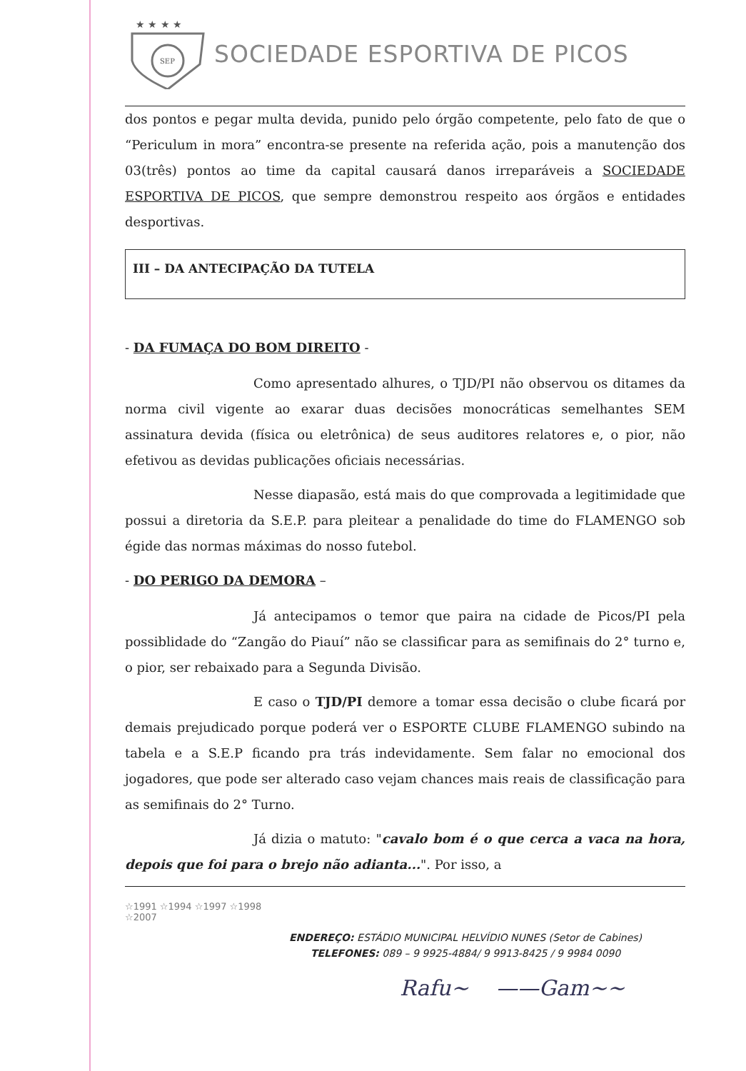★ ★ ★ ★
SEP
SOCIEDADE ESPORTIVA DE PICOS
dos pontos e pegar multa devida, punido pelo órgão competente, pelo fato de que o “Periculum in mora” encontra-se presente na referida ação, pois a manutenção dos 03(três) pontos ao time da capital causará danos irreparáveis a SOCIEDADE ESPORTIVA DE PICOS, que sempre demonstrou respeito aos órgãos e entidades desportivas.
III – DA ANTECIPAÇÃO DA TUTELA
- DA FUMAÇA DO BOM DIREITO -
Como apresentado alhures, o TJD/PI não observou os ditames da norma civil vigente ao exarar duas decisões monocráticas semelhantes SEM assinatura devida (física ou eletrônica) de seus auditores relatores e, o pior, não efetivou as devidas publicações oficiais necessárias.
Nesse diapasão, está mais do que comprovada a legitimidade que possui a diretoria da S.E.P. para pleitear a penalidade do time do FLAMENGO sob égide das normas máximas do nosso futebol.
- DO PERIGO DA DEMORA –
Já antecipamos o temor que paira na cidade de Picos/PI pela possiblidade do “Zangão do Piauí” não se classificar para as semifinais do 2° turno e, o pior, ser rebaixado para a Segunda Divisão.
E caso o TJD/PI demore a tomar essa decisão o clube ficará por demais prejudicado porque poderá ver o ESPORTE CLUBE FLAMENGO subindo na tabela e a S.E.P ficando pra trás indevidamente. Sem falar no emocional dos jogadores, que pode ser alterado caso vejam chances mais reais de classificação para as semifinais do 2° Turno.
Já dizia o matuto: "cavalo bom é o que cerca a vaca na hora, depois que foi para o brejo não adianta...". Por isso, a
☆1991 ☆1994 ☆1997 ☆1998 ☆2007
ENDEREÇO: ESTÁDIO MUNICIPAL HELVÍDIO NUNES (Setor de Cabines)
TELEFONES: 089 – 9 9925-4884/ 9 9913-8425 / 9 9984 0090
Rafu~ ——Gam~~